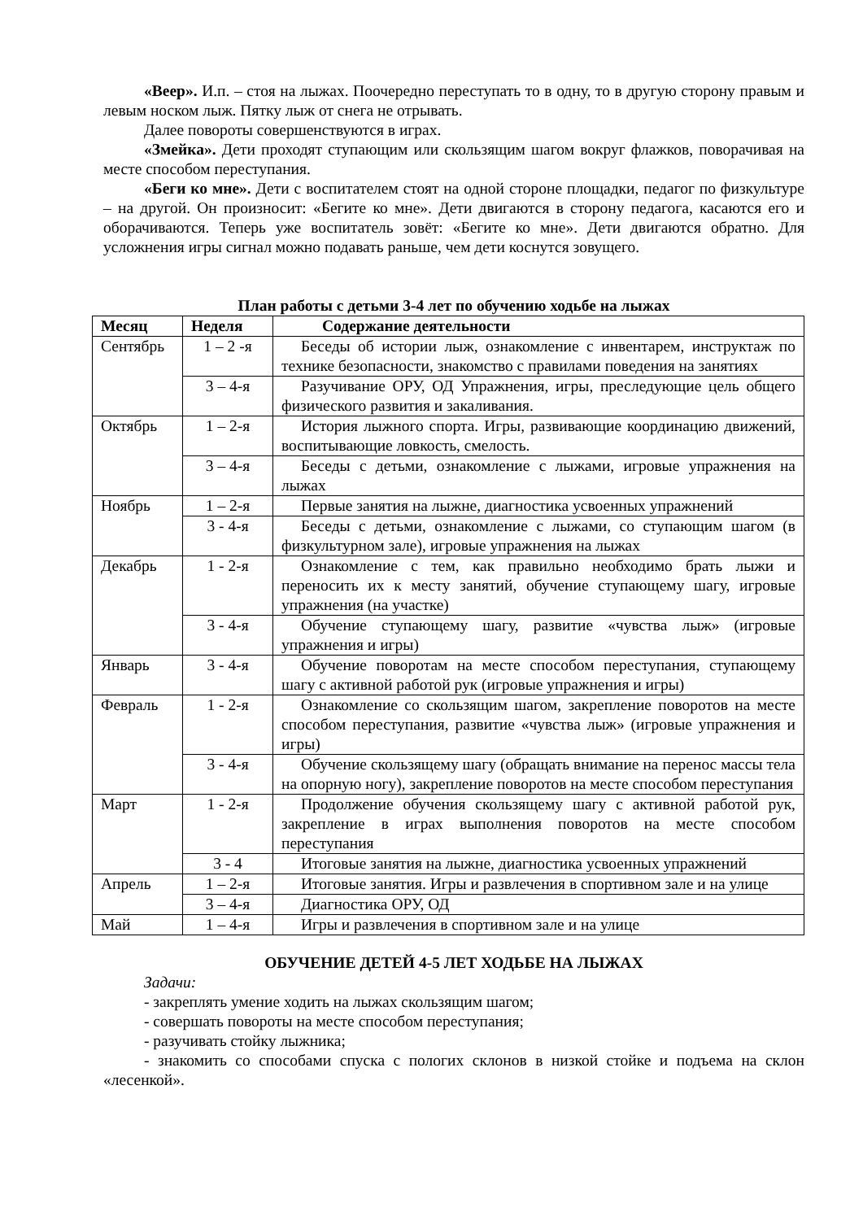«Веер». И.п. – стоя на лыжах. Поочередно переступать то в одну, то в другую сторону правым и левым носком лыж. Пятку лыж от снега не отрывать.
Далее повороты совершенствуются в играх.
«Змейка». Дети проходят ступающим или скользящим шагом вокруг флажков, поворачивая на месте способом переступания.
«Беги ко мне». Дети с воспитателем стоят на одной стороне площадки, педагог по физкультуре – на другой. Он произносит: «Бегите ко мне». Дети двигаются в сторону педагога, касаются его и оборачиваются. Теперь уже воспитатель зовёт: «Бегите ко мне». Дети двигаются обратно. Для усложнения игры сигнал можно подавать раньше, чем дети коснутся зовущего.
План работы с детьми 3-4 лет по обучению ходьбе на лыжах
| Месяц | Неделя | Содержание деятельности |
| --- | --- | --- |
| Сентябрь | 1 – 2 -я | Беседы об истории лыж, ознакомление с инвентарем, инструктаж по технике безопасности, знакомство с правилами поведения на занятиях |
| | 3 – 4-я | Разучивание ОРУ, ОД Упражнения, игры, преследующие цель общего физического развития и закаливания. |
| Октябрь | 1 – 2-я | История лыжного спорта. Игры, развивающие координацию движений, воспитывающие ловкость, смелость. |
| | 3 – 4-я | Беседы с детьми, ознакомление с лыжами, игровые упражнения на лыжах |
| Ноябрь | 1 – 2-я | Первые занятия на лыжне, диагностика усвоенных упражнений |
| | 3 - 4-я | Беседы с детьми, ознакомление с лыжами, со ступающим шагом (в физкультурном зале), игровые упражнения на лыжах |
| Декабрь | 1 - 2-я | Ознакомление с тем, как правильно необходимо брать лыжи и переносить их к месту занятий, обучение ступающему шагу, игровые упражнения (на участке) |
| | 3 - 4-я | Обучение ступающему шагу, развитие «чувства лыж» (игровые упражнения и игры) |
| Январь | 3 - 4-я | Обучение поворотам на месте способом переступания, ступающему шагу с активной работой рук (игровые упражнения и игры) |
| Февраль | 1 - 2-я | Ознакомление со скользящим шагом, закрепление поворотов на месте способом переступания, развитие «чувства лыж» (игровые упражнения и игры) |
| | 3 - 4-я | Обучение скользящему шагу (обращать внимание на перенос массы тела на опорную ногу), закрепление поворотов на месте способом переступания |
| Март | 1 - 2-я | Продолжение обучения скользящему шагу с активной работой рук, закрепление в играх выполнения поворотов на месте способом переступания |
| | 3 - 4 | Итоговые занятия на лыжне, диагностика усвоенных упражнений |
| Апрель | 1 – 2-я | Итоговые занятия. Игры и развлечения в спортивном зале и на улице |
| | 3 – 4-я | Диагностика ОРУ, ОД |
| Май | 1 – 4-я | Игры и развлечения в спортивном зале и на улице |
ОБУЧЕНИЕ ДЕТЕЙ 4-5 ЛЕТ ХОДЬБЕ НА ЛЫЖАХ
Задачи:
- закреплять умение ходить на лыжах скользящим шагом;
- совершать повороты на месте способом переступания;
- разучивать стойку лыжника;
- знакомить со способами спуска с пологих склонов в низкой стойке и подъема на склон «лесенкой».